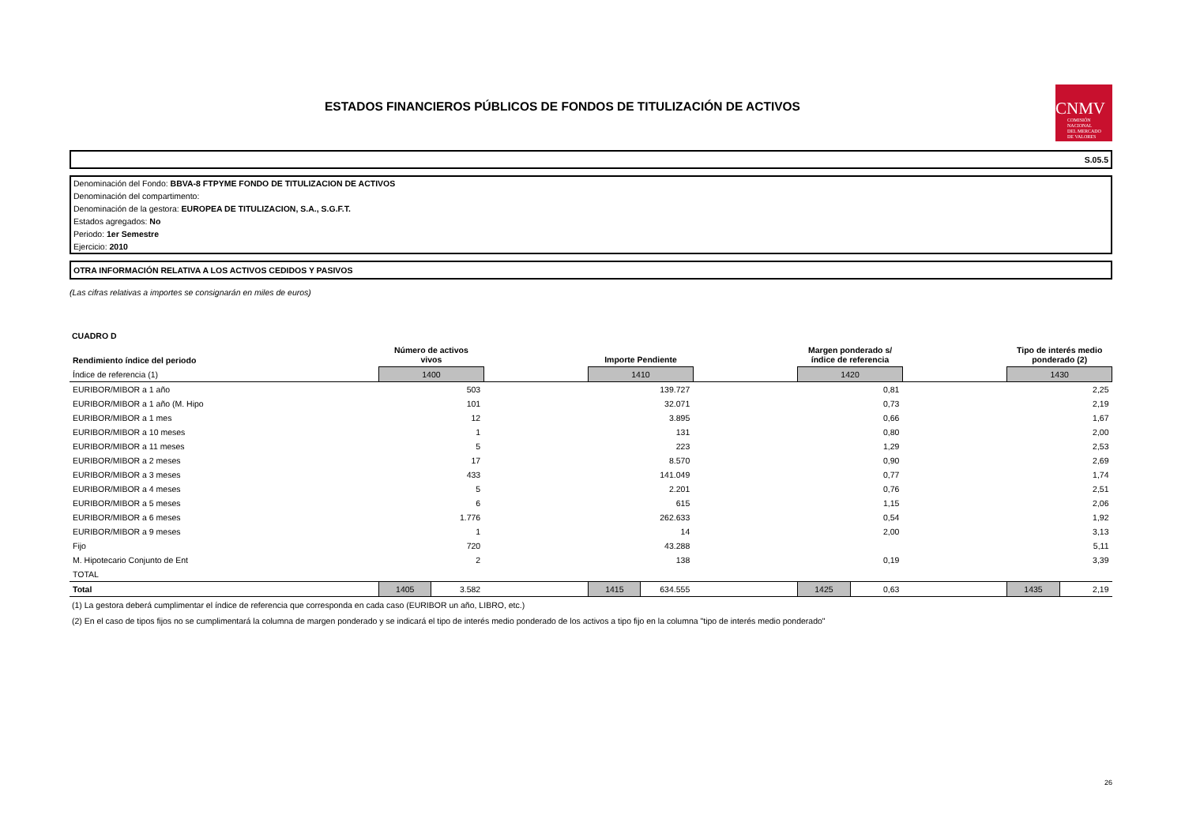ESTADOS FINANCIEROS PÚBLICOS DE FONDOS DE TITULIZACIÓN DE ACTIVOS
CNMV
COMISIÓN
NACIONAL
DEL MERCADO
DE VALORES
S.05.5
Denominación del Fondo: BBVA-8 FTPYME FONDO DE TITULIZACION DE ACTIVOS
Denominación del compartimento:
Denominación de la gestora: EUROPEA DE TITULIZACION, S.A., S.G.F.T.
Estados agregados: No
Periodo: 1er Semestre
Ejercicio: 2010
OTRA INFORMACIÓN RELATIVA A LOS ACTIVOS CEDIDOS Y PASIVOS
(Las cifras relativas a importes se consignarán en miles de euros)
CUADRO D
| Rendimiento índice del periodo | Número de activos vivos | | | Importe Pendiente | | | Margen ponderado s/ índice de referencia | | | Tipo de interés medio ponderado (2) | |
| --- | --- | --- | --- | --- | --- | --- | --- | --- | --- | --- | --- |
| Índice de referencia (1) | 1400 | | | 1410 | | | 1420 | | | 1430 | |
| EURIBOR/MIBOR a 1 año | 503 | | | 139.727 | | | 0,81 | | | 2,25 | |
| EURIBOR/MIBOR a 1 año (M. Hipo | 101 | | | 32.071 | | | 0,73 | | | 2,19 | |
| EURIBOR/MIBOR a 1 mes | 12 | | | 3.895 | | | 0,66 | | | 1,67 | |
| EURIBOR/MIBOR a 10 meses | 1 | | | 131 | | | 0,80 | | | 2,00 | |
| EURIBOR/MIBOR a 11 meses | 5 | | | 223 | | | 1,29 | | | 2,53 | |
| EURIBOR/MIBOR a 2 meses | 17 | | | 8.570 | | | 0,90 | | | 2,69 | |
| EURIBOR/MIBOR a 3 meses | 433 | | | 141.049 | | | 0,77 | | | 1,74 | |
| EURIBOR/MIBOR a 4 meses | 5 | | | 2.201 | | | 0,76 | | | 2,51 | |
| EURIBOR/MIBOR a 5 meses | 6 | | | 615 | | | 1,15 | | | 2,06 | |
| EURIBOR/MIBOR a 6 meses | 1.776 | | | 262.633 | | | 0,54 | | | 1,92 | |
| EURIBOR/MIBOR a 9 meses | 1 | | | 14 | | | 2,00 | | | 3,13 | |
| Fijo | 720 | | | 43.288 | | | | | | 5,11 | |
| M. Hipotecario Conjunto de Ent | 2 | | | 138 | | | 0,19 | | | 3,39 | |
| TOTAL | | | | | | | | | | | |
| Total | 1405 | 3.582 | | 1415 | 634.555 | | 1425 | 0,63 | | 1435 | 2,19 |
(1) La gestora deberá cumplimentar el índice de referencia que corresponda en cada caso (EURIBOR un año, LIBRO, etc.)
(2) En el caso de tipos fijos no se cumplimentará la columna de margen ponderado y se indicará el tipo de interés medio ponderado de los activos a tipo fijo en la columna "tipo de interés medio ponderado"
26